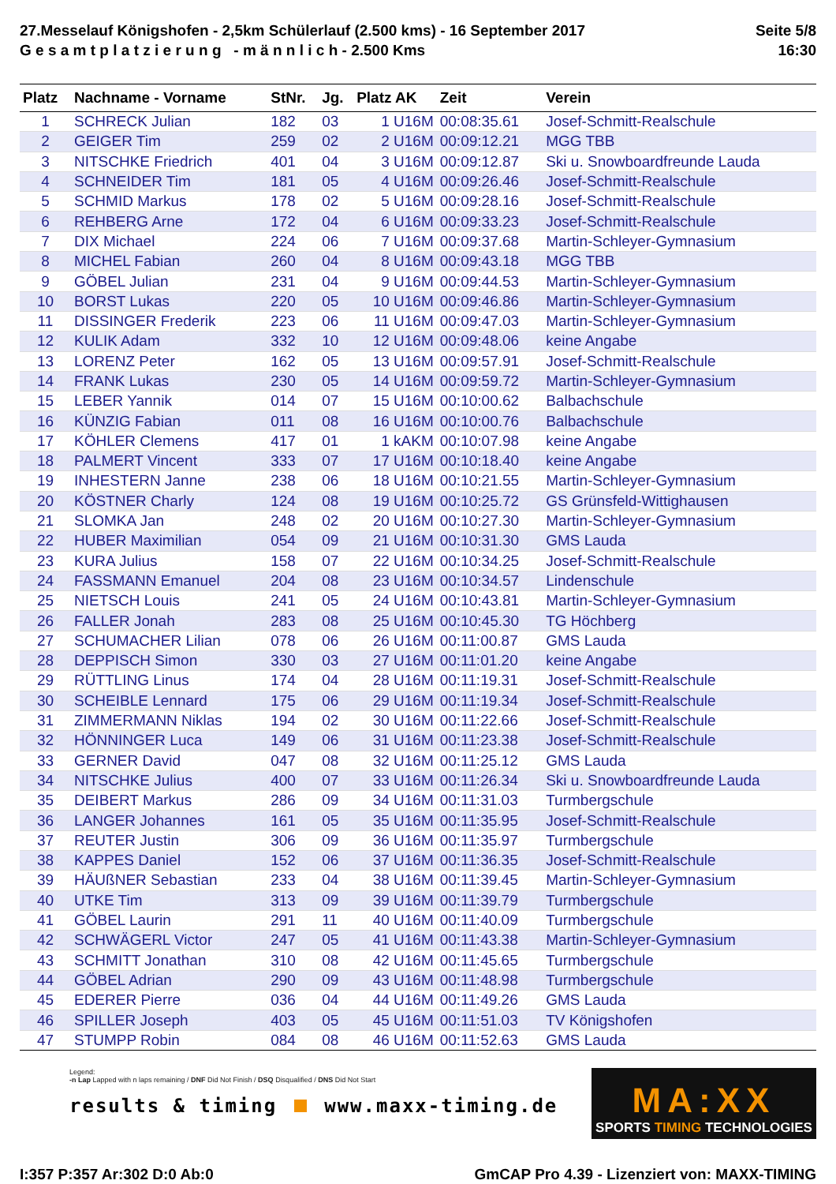27.Messelauf Königshofen - 2,5km Schülerlauf (2.500 kms) - 16 September 2017
G e s a m t p l a t z i e r u n g - m ä n n l i c h - 2.500 Kms
Seite 5/8
16:30
| Platz | Nachname - Vorname | StNr. | Jg. | Platz AK | Zeit | Verein |
| --- | --- | --- | --- | --- | --- | --- |
| 1 | SCHRECK Julian | 182 | 03 | 1 U16M | 00:08:35.61 | Josef-Schmitt-Realschule |
| 2 | GEIGER Tim | 259 | 02 | 2 U16M | 00:09:12.21 | MGG TBB |
| 3 | NITSCHKE Friedrich | 401 | 04 | 3 U16M | 00:09:12.87 | Ski u. Snowboardfreunde Lauda |
| 4 | SCHNEIDER Tim | 181 | 05 | 4 U16M | 00:09:26.46 | Josef-Schmitt-Realschule |
| 5 | SCHMID Markus | 178 | 02 | 5 U16M | 00:09:28.16 | Josef-Schmitt-Realschule |
| 6 | REHBERG Arne | 172 | 04 | 6 U16M | 00:09:33.23 | Josef-Schmitt-Realschule |
| 7 | DIX Michael | 224 | 06 | 7 U16M | 00:09:37.68 | Martin-Schleyer-Gymnasium |
| 8 | MICHEL Fabian | 260 | 04 | 8 U16M | 00:09:43.18 | MGG TBB |
| 9 | GÖBEL Julian | 231 | 04 | 9 U16M | 00:09:44.53 | Martin-Schleyer-Gymnasium |
| 10 | BORST Lukas | 220 | 05 | 10 U16M | 00:09:46.86 | Martin-Schleyer-Gymnasium |
| 11 | DISSINGER Frederik | 223 | 06 | 11 U16M | 00:09:47.03 | Martin-Schleyer-Gymnasium |
| 12 | KULIK Adam | 332 | 10 | 12 U16M | 00:09:48.06 | keine Angabe |
| 13 | LORENZ Peter | 162 | 05 | 13 U16M | 00:09:57.91 | Josef-Schmitt-Realschule |
| 14 | FRANK Lukas | 230 | 05 | 14 U16M | 00:09:59.72 | Martin-Schleyer-Gymnasium |
| 15 | LEBER Yannik | 014 | 07 | 15 U16M | 00:10:00.62 | Balbachschule |
| 16 | KÜNZIG Fabian | 011 | 08 | 16 U16M | 00:10:00.76 | Balbachschule |
| 17 | KÖHLER Clemens | 417 | 01 | 1 kAKM | 00:10:07.98 | keine Angabe |
| 18 | PALMERT Vincent | 333 | 07 | 17 U16M | 00:10:18.40 | keine Angabe |
| 19 | INHESTERN Janne | 238 | 06 | 18 U16M | 00:10:21.55 | Martin-Schleyer-Gymnasium |
| 20 | KÖSTNER Charly | 124 | 08 | 19 U16M | 00:10:25.72 | GS Grünsfeld-Wittighausen |
| 21 | SLOMKA Jan | 248 | 02 | 20 U16M | 00:10:27.30 | Martin-Schleyer-Gymnasium |
| 22 | HUBER Maximilian | 054 | 09 | 21 U16M | 00:10:31.30 | GMS Lauda |
| 23 | KURA Julius | 158 | 07 | 22 U16M | 00:10:34.25 | Josef-Schmitt-Realschule |
| 24 | FASSMANN Emanuel | 204 | 08 | 23 U16M | 00:10:34.57 | Lindenschule |
| 25 | NIETSCH Louis | 241 | 05 | 24 U16M | 00:10:43.81 | Martin-Schleyer-Gymnasium |
| 26 | FALLER Jonah | 283 | 08 | 25 U16M | 00:10:45.30 | TG Höchberg |
| 27 | SCHUMACHER Lilian | 078 | 06 | 26 U16M | 00:11:00.87 | GMS Lauda |
| 28 | DEPPISCH Simon | 330 | 03 | 27 U16M | 00:11:01.20 | keine Angabe |
| 29 | RÜTTLING Linus | 174 | 04 | 28 U16M | 00:11:19.31 | Josef-Schmitt-Realschule |
| 30 | SCHEIBLE Lennard | 175 | 06 | 29 U16M | 00:11:19.34 | Josef-Schmitt-Realschule |
| 31 | ZIMMERMANN Niklas | 194 | 02 | 30 U16M | 00:11:22.66 | Josef-Schmitt-Realschule |
| 32 | HÖNNINGER Luca | 149 | 06 | 31 U16M | 00:11:23.38 | Josef-Schmitt-Realschule |
| 33 | GERNER David | 047 | 08 | 32 U16M | 00:11:25.12 | GMS Lauda |
| 34 | NITSCHKE Julius | 400 | 07 | 33 U16M | 00:11:26.34 | Ski u. Snowboardfreunde Lauda |
| 35 | DEIBERT Markus | 286 | 09 | 34 U16M | 00:11:31.03 | Turmbergschule |
| 36 | LANGER Johannes | 161 | 05 | 35 U16M | 00:11:35.95 | Josef-Schmitt-Realschule |
| 37 | REUTER Justin | 306 | 09 | 36 U16M | 00:11:35.97 | Turmbergschule |
| 38 | KAPPES Daniel | 152 | 06 | 37 U16M | 00:11:36.35 | Josef-Schmitt-Realschule |
| 39 | HÄUßNER Sebastian | 233 | 04 | 38 U16M | 00:11:39.45 | Martin-Schleyer-Gymnasium |
| 40 | UTKE Tim | 313 | 09 | 39 U16M | 00:11:39.79 | Turmbergschule |
| 41 | GÖBEL Laurin | 291 | 11 | 40 U16M | 00:11:40.09 | Turmbergschule |
| 42 | SCHWÄGERL Victor | 247 | 05 | 41 U16M | 00:11:43.38 | Martin-Schleyer-Gymnasium |
| 43 | SCHMITT Jonathan | 310 | 08 | 42 U16M | 00:11:45.65 | Turmbergschule |
| 44 | GÖBEL Adrian | 290 | 09 | 43 U16M | 00:11:48.98 | Turmbergschule |
| 45 | EDERER Pierre | 036 | 04 | 44 U16M | 00:11:49.26 | GMS Lauda |
| 46 | SPILLER Joseph | 403 | 05 | 45 U16M | 00:11:51.03 | TV Königshofen |
| 47 | STUMPP Robin | 084 | 08 | 46 U16M | 00:11:52.63 | GMS Lauda |
Legend:
-n Lap Lapped with n laps remaining / DNF Did Not Finish / DSQ Disqualified / DNS Did Not Start
results & timing www.maxx-timing.de
MA:XX
SPORTS TIMING TECHNOLOGIES
I:357 P:357 Ar:302 D:0 Ab:0 GmCAP Pro 4.39 - Lizenziert von: MAXX-TIMING